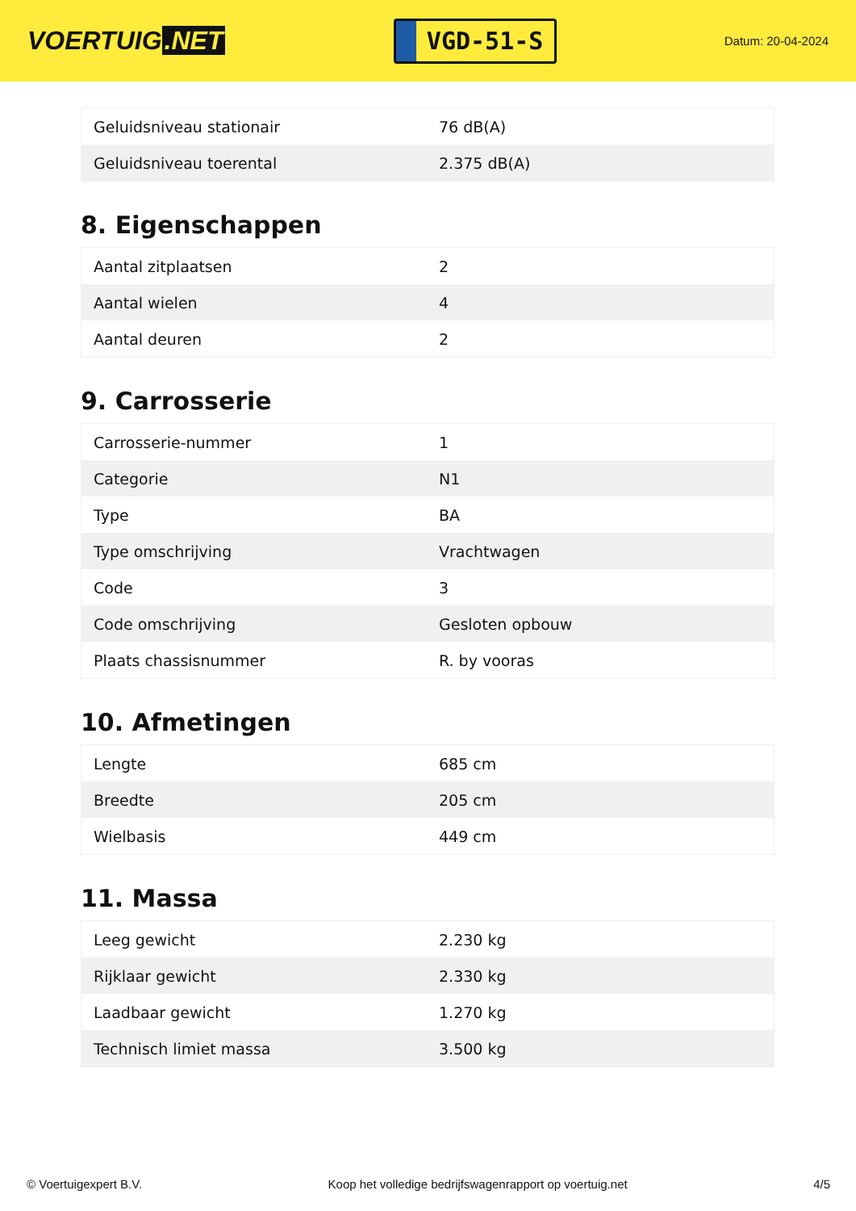VOERTUIG.NET
VGD-51-S
Datum: 20-04-2024
| Geluidsniveau stationair | 76 dB(A) |
| Geluidsniveau toerental | 2.375 dB(A) |
8. Eigenschappen
| Aantal zitplaatsen | 2 |
| Aantal wielen | 4 |
| Aantal deuren | 2 |
9. Carrosserie
| Carrosserie-nummer | 1 |
| Categorie | N1 |
| Type | BA |
| Type omschrijving | Vrachtwagen |
| Code | 3 |
| Code omschrijving | Gesloten opbouw |
| Plaats chassisnummer | R. by vooras |
10. Afmetingen
| Lengte | 685 cm |
| Breedte | 205 cm |
| Wielbasis | 449 cm |
11. Massa
| Leeg gewicht | 2.230 kg |
| Rijklaar gewicht | 2.330 kg |
| Laadbaar gewicht | 1.270 kg |
| Technisch limiet massa | 3.500 kg |
© Voertuigexpert B.V. Koop het volledige bedrijfswagenrapport op voertuig.net 4/5